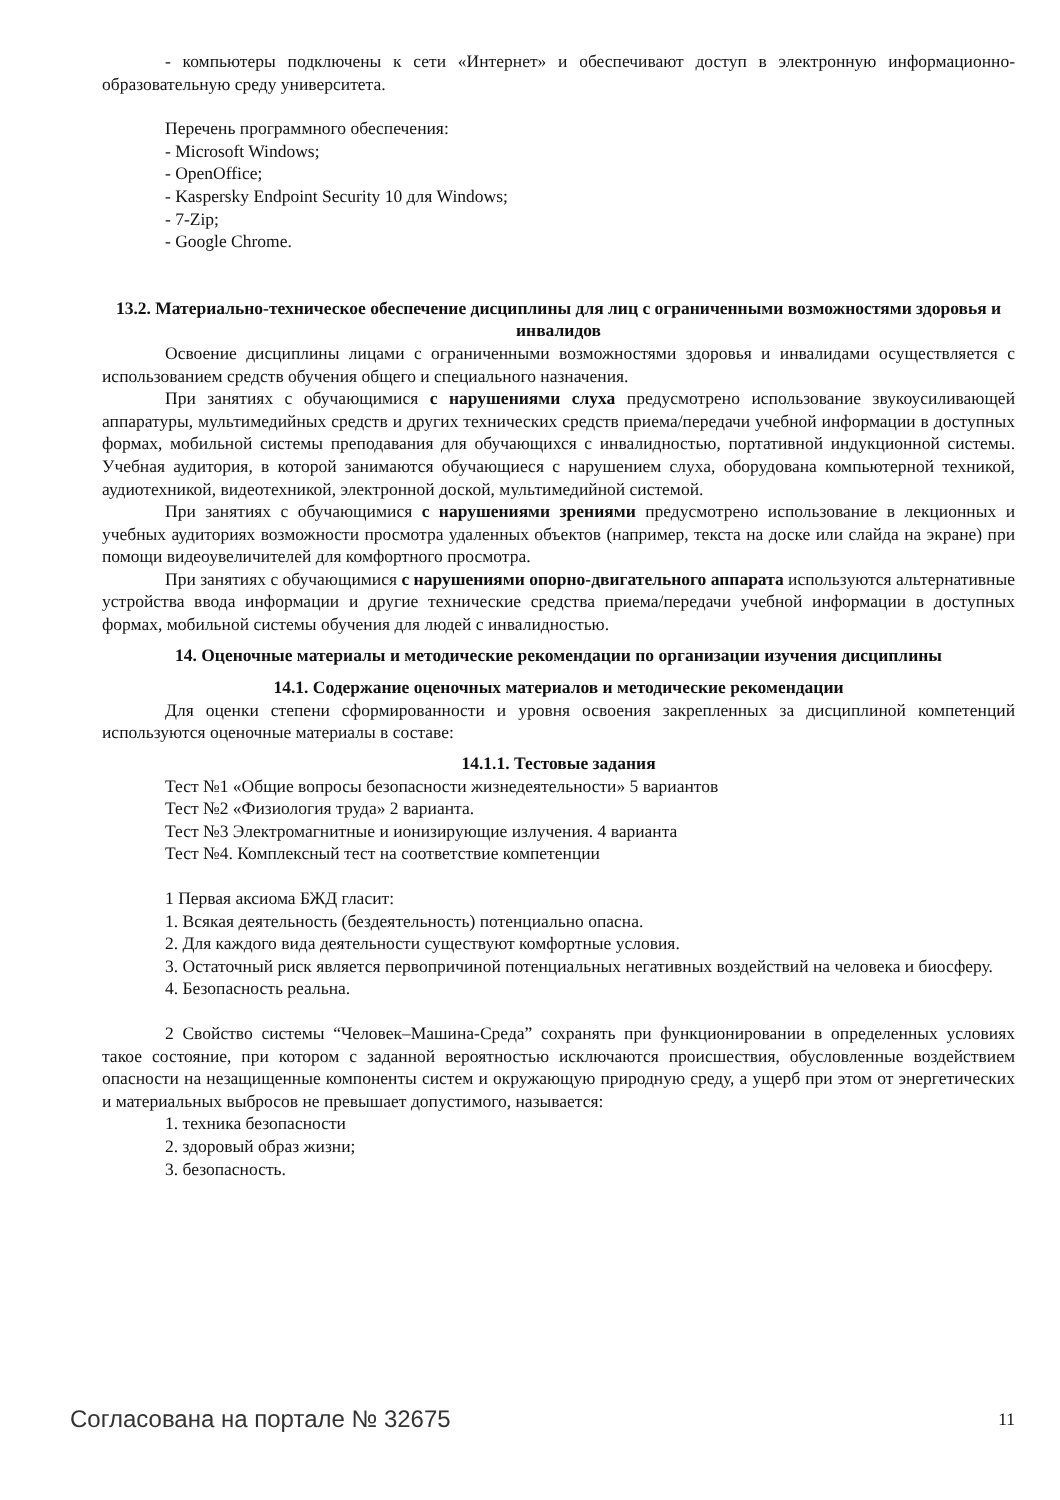- компьютеры подключены к сети «Интернет» и обеспечивают доступ в электронную информационно-образовательную среду университета.
Перечень программного обеспечения:
- Microsoft Windows;
- OpenOffice;
- Kaspersky Endpoint Security 10 для Windows;
- 7-Zip;
- Google Chrome.
13.2. Материально-техническое обеспечение дисциплины для лиц с ограниченными возможностями здоровья и инвалидов
Освоение дисциплины лицами с ограниченными возможностями здоровья и инвалидами осуществляется с использованием средств обучения общего и специального назначения.
При занятиях с обучающимися с нарушениями слуха предусмотрено использование звукоусиливающей аппаратуры, мультимедийных средств и других технических средств приема/передачи учебной информации в доступных формах, мобильной системы преподавания для обучающихся с инвалидностью, портативной индукционной системы. Учебная аудитория, в которой занимаются обучающиеся с нарушением слуха, оборудована компьютерной техникой, аудиотехникой, видеотехникой, электронной доской, мультимедийной системой.
При занятиях с обучающимися с нарушениями зрениями предусмотрено использование в лекционных и учебных аудиториях возможности просмотра удаленных объектов (например, текста на доске или слайда на экране) при помощи видеоувеличителей для комфортного просмотра.
При занятиях с обучающимися с нарушениями опорно-двигательного аппарата используются альтернативные устройства ввода информации и другие технические средства приема/передачи учебной информации в доступных формах, мобильной системы обучения для людей с инвалидностью.
14. Оценочные материалы и методические рекомендации по организации изучения дисциплины
14.1. Содержание оценочных материалов и методические рекомендации
Для оценки степени сформированности и уровня освоения закрепленных за дисциплиной компетенций используются оценочные материалы в составе:
14.1.1. Тестовые задания
Тест №1 «Общие вопросы безопасности жизнедеятельности» 5 вариантов
Тест №2 «Физиология труда» 2 варианта.
Тест №3 Электромагнитные и ионизирующие излучения. 4 варианта
Тест №4. Комплексный тест на соответствие компетенции
1 Первая аксиома БЖД гласит:
1. Всякая деятельность (бездеятельность) потенциально опасна.
2. Для каждого вида деятельности существуют комфортные условия.
3. Остаточный риск является первопричиной потенциальных негативных воздействий на человека и биосферу.
4. Безопасность реальна.
2 Свойство системы “Человек–Машина-Среда” сохранять при функционировании в определенных условиях такое состояние, при котором с заданной вероятностью исключаются происшествия, обусловленные воздействием опасности на незащищенные компоненты систем и окружающую природную среду, а ущерб при этом от энергетических и материальных выбросов не превышает допустимого, называется:
1. техника безопасности
2. здоровый образ жизни;
3. безопасность.
Согласована на портале № 32675 11